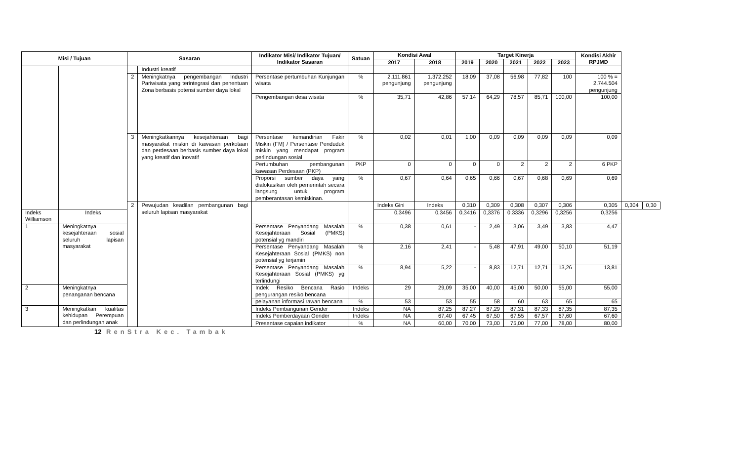| Misi / Tujuan | | Sasaran | | Indikator Misi/ Indikator Tujuan/ Indikator Sasaran | Satuan | Kondisi Awal | | Target Kinerja | | | | | Kondisi Akhir RPJMD | | |
| --- | --- | --- | --- | --- | --- | --- | --- | --- | --- | --- | --- | --- | --- | --- | --- |
| | | | | | | 2017 | 2018 | 2019 | 2020 | 2021 | 2022 | 2023 | | | |
| | | | Industri kreatif | | | | | | | | | | | | |
| | | 2 | Meningkatnya pengembangan Industri Pariwisata yang terintegrasi dan penentuan Zona berbasis potensi sumber daya lokal | Persentase pertumbuhan Kunjungan wisata | % | 2.111.861 pengunjung | 1.372.252 pengunjung | 18,09 | 37,08 | 56,98 | 77,82 | 100 | 100 % = 2.744.504 pengunjung | | |
| | | | | Pengembangan desa wisata | % | 35,71 | 42,86 | 57,14 | 64,29 | 78,57 | 85,71 | 100,00 | 100,00 | | |
| | | 3 | Meningkatkannya kesejahteraan bagi masyarakat miskin di kawasan perkotaan dan perdesaan berbasis sumber daya lokal yang kreatif dan inovatif | Persentase kemandirian Fakir Miskin (FM) / Persentase Penduduk miskin yang mendapat program perlindungan sosial | % | 0,02 | 0,01 | 1,00 | 0,09 | 0,09 | 0,09 | 0,09 | 0,09 | | |
| | | | | Pertumbuhan pembangunan kawasan Perdesaan (PKP) | PKP | 0 | 0 | 0 | 0 | 2 | 2 | 2 | 6 PKP | | |
| | | | | Proporsi sumber daya yang dialokasikan oleh pemerintah secara langsung untuk program pemberantasan kemiskinan. | % | 0,67 | 0,64 | 0,65 | 0,66 | 0,67 | 0,68 | 0,69 | 0,69 | | |
| | | 2 | Pewujudan keadilan pembangunan bagi seluruh lapisan masyarakat | | | Indeks Gini | Indeks | 0,310 | 0,309 | 0,308 | 0,307 | 0,306 | 0,305 | 0,304 | 0,30 |
| Indeks Williamson | Indeks | | | | | 0,3496 | 0,3456 | 0,3416 | 0,3376 | 0,3336 | 0,3296 | 0,3256 | 0,3256 | | |
| 1 | Meningkatnya kesejahteraan sosial seluruh lapisan masyarakat | | | Persentase Penyandang Masalah Kesejahteraan Sosial (PMKS) potensial yg mandiri | % | 0,38 | 0,61 | - | 2,49 | 3,06 | 3,49 | 3,83 | 4,47 | | |
| | | | | Persentase Penyandang Masalah Kesejahteraan Sosial (PMKS) non potensial yg terjamin | % | 2,16 | 2,41 | - | 5,48 | 47,91 | 49,00 | 50,10 | 51,19 | | |
| | | | | Persentase Penyandang Masalah Kesejahteraan Sosial (PMKS) yg terlindungi | % | 8,94 | 5,22 | - | 8,83 | 12,71 | 12,71 | 13,26 | 13,81 | | |
| 2 | Meningkatnya penanganan bencana | | | Indek Resiko Bencana Rasio pengurangan resiko bencana | Indeks | 29 | 29,09 | 35,00 | 40,00 | 45,00 | 50,00 | 55,00 | 55,00 | | |
| | | | | pelayanan informasi rawan bencana | % | 53 | 53 | 55 | 58 | 60 | 63 | 65 | 65 | | |
| 3 | Meningkatkan kualitas kehidupan Perempuan dan perlindungan anak | | | Indeks Pembangunan Gender | Indeks | NA | 87,25 | 87,27 | 87,29 | 87,31 | 87,33 | 87,35 | 87,35 | | |
| | | | | Indeks Pemberdayaan Gender | Indeks | NA | 67,40 | 67,45 | 67,50 | 67,55 | 67,57 | 67,60 | 67,60 | | |
| | | | | Presentase capaian indikator | % | NA | 60,00 | 70,00 | 73,00 | 75,00 | 77,00 | 78,00 | 80,00 | | |
12 RenStra Kec. Tambak